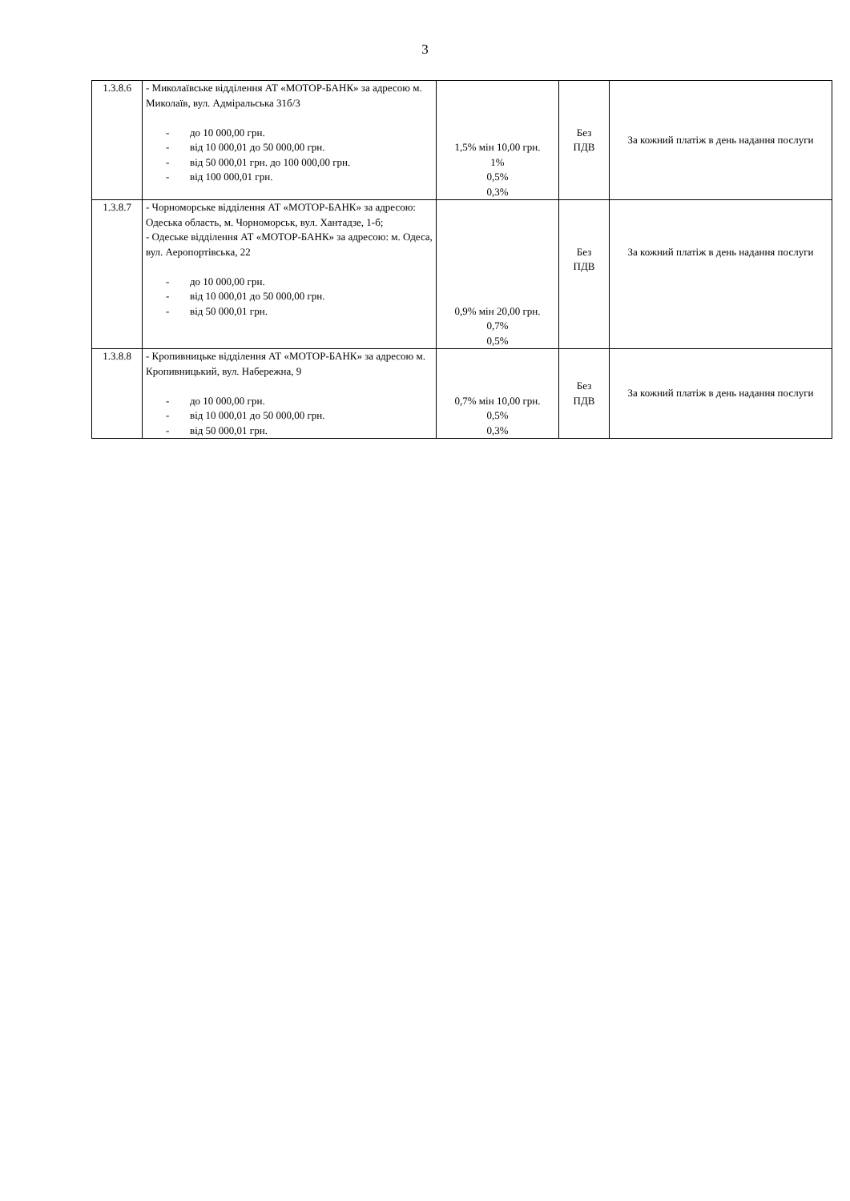3
| 1.3.8.6 | - Миколаївське відділення АТ «МОТОР-БАНК» за адресою м. Миколаїв, вул. Адміральська 31б/3 - до 10 000,00 грн. - від 10 000,01 до 50 000,00 грн. - від 50 000,01 грн. до 100 000,00 грн. - від 100 000,01 грн. | 1,5% мін 10,00 грн. 1% 0,5% 0,3% | Без ПДВ | За кожний платіж в день надання послуги |
| 1.3.8.7 | - Чорноморське відділення АТ «МОТОР-БАНК» за адресою: Одеська область, м. Чорноморськ, вул. Хантадзе, 1-б; - Одеське відділення АТ «МОТОР-БАНК» за адресою: м. Одеса, вул. Аеропортівська, 22 - до 10 000,00 грн. - від 10 000,01 до 50 000,00 грн. - від 50 000,01 грн. | 0,9% мін 20,00 грн. 0,7% 0,5% | Без ПДВ | За кожний платіж в день надання послуги |
| 1.3.8.8 | - Кропивницьке відділення АТ «МОТОР-БАНК» за адресою м. Кропивницький, вул. Набережна, 9 - до 10 000,00 грн. - від 10 000,01 до 50 000,00 грн. - від 50 000,01 грн. | 0,7% мін 10,00 грн. 0,5% 0,3% | Без ПДВ | За кожний платіж в день надання послуги |